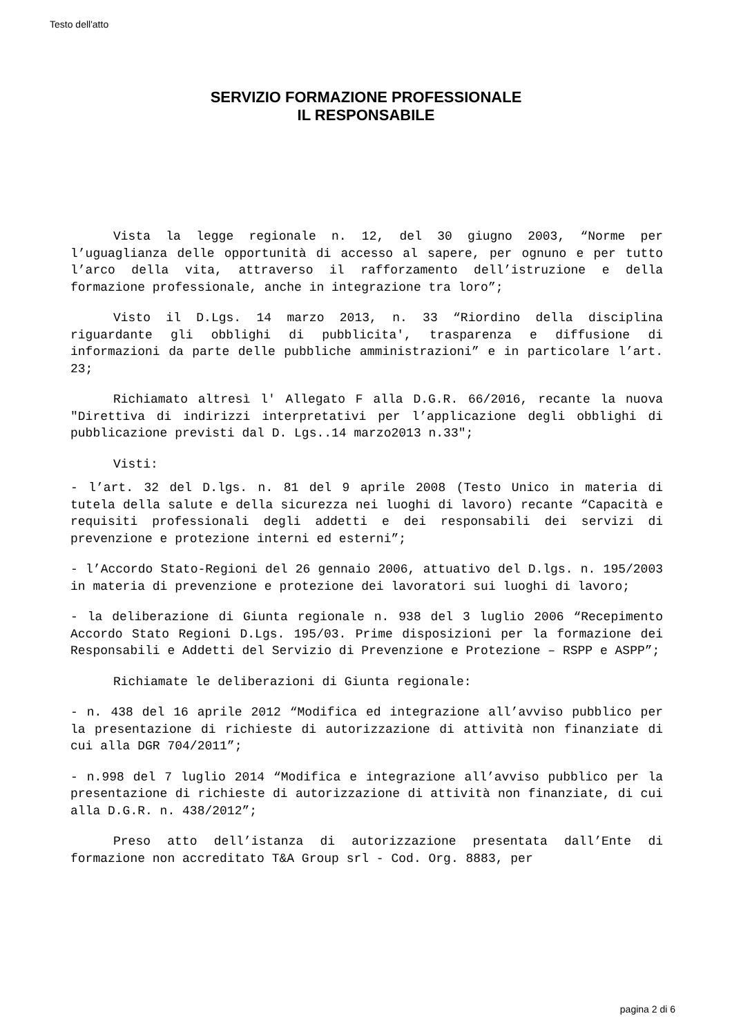Testo dell'atto
SERVIZIO FORMAZIONE PROFESSIONALE
IL RESPONSABILE
Vista la legge regionale n. 12, del 30 giugno 2003, “Norme per l’uguaglianza delle opportunità di accesso al sapere, per ognuno e per tutto l’arco della vita, attraverso il rafforzamento dell’istruzione e della formazione professionale, anche in integrazione tra loro”;
Visto il D.Lgs. 14 marzo 2013, n. 33 “Riordino della disciplina riguardante gli obblighi di pubblicita', trasparenza e diffusione di informazioni da parte delle pubbliche amministrazioni” e in particolare l’art. 23;
Richiamato altresì l' Allegato F alla D.G.R. 66/2016, recante la nuova "Direttiva di indirizzi interpretativi per l’applicazione degli obblighi di pubblicazione previsti dal D. Lgs..14 marzo2013 n.33";
Visti:
- l’art. 32 del D.lgs. n. 81 del 9 aprile 2008 (Testo Unico in materia di tutela della salute e della sicurezza nei luoghi di lavoro) recante “Capacità e requisiti professionali degli addetti e dei responsabili dei servizi di prevenzione e protezione interni ed esterni”;
- l’Accordo Stato-Regioni del 26 gennaio 2006, attuativo del D.lgs. n. 195/2003 in materia di prevenzione e protezione dei lavoratori sui luoghi di lavoro;
- la deliberazione di Giunta regionale n. 938 del 3 luglio 2006 “Recepimento Accordo Stato Regioni D.Lgs. 195/03. Prime disposizioni per la formazione dei Responsabili e Addetti del Servizio di Prevenzione e Protezione – RSPP e ASPP”;
Richiamate le deliberazioni di Giunta regionale:
- n. 438 del 16 aprile 2012 “Modifica ed integrazione all’avviso pubblico per la presentazione di richieste di autorizzazione di attività non finanziate di cui alla DGR 704/2011”;
- n.998 del 7 luglio 2014 “Modifica e integrazione all’avviso pubblico per la presentazione di richieste di autorizzazione di attività non finanziate, di cui alla D.G.R. n. 438/2012”;
Preso atto dell’istanza di autorizzazione presentata dall’Ente di formazione non accreditato T&A Group srl - Cod. Org. 8883, per
pagina 2 di 6